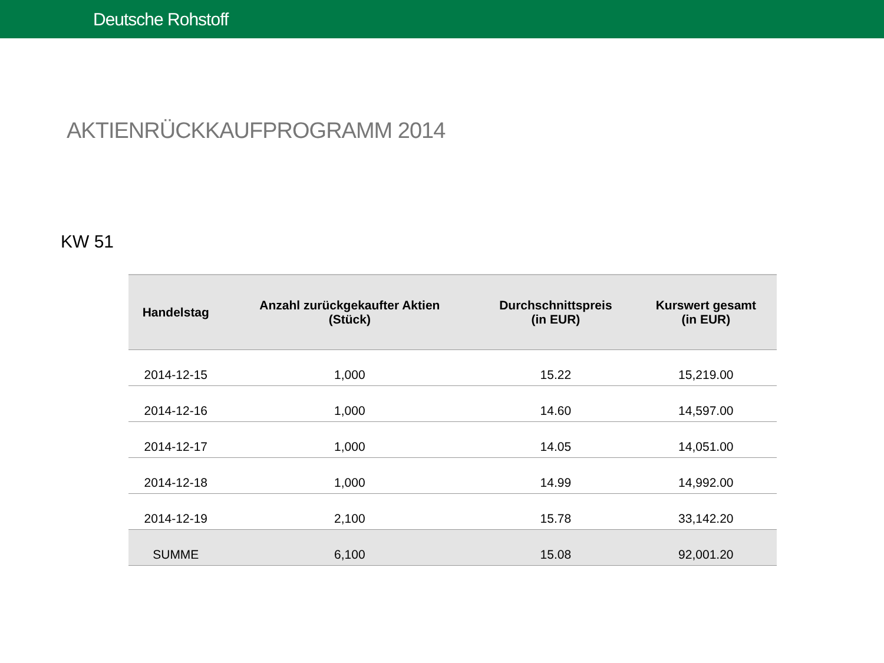Deutsche Rohstoff
AKTIENRÜCKKAUFPROGRAMM 2014
KW 51
| Handelstag | Anzahl zurückgekaufter Aktien (Stück) | Durchschnittspreis (in EUR) | Kurswert gesamt (in EUR) |
| --- | --- | --- | --- |
| 2014-12-15 | 1,000 | 15.22 | 15,219.00 |
| 2014-12-16 | 1,000 | 14.60 | 14,597.00 |
| 2014-12-17 | 1,000 | 14.05 | 14,051.00 |
| 2014-12-18 | 1,000 | 14.99 | 14,992.00 |
| 2014-12-19 | 2,100 | 15.78 | 33,142.20 |
| SUMME | 6,100 | 15.08 | 92,001.20 |